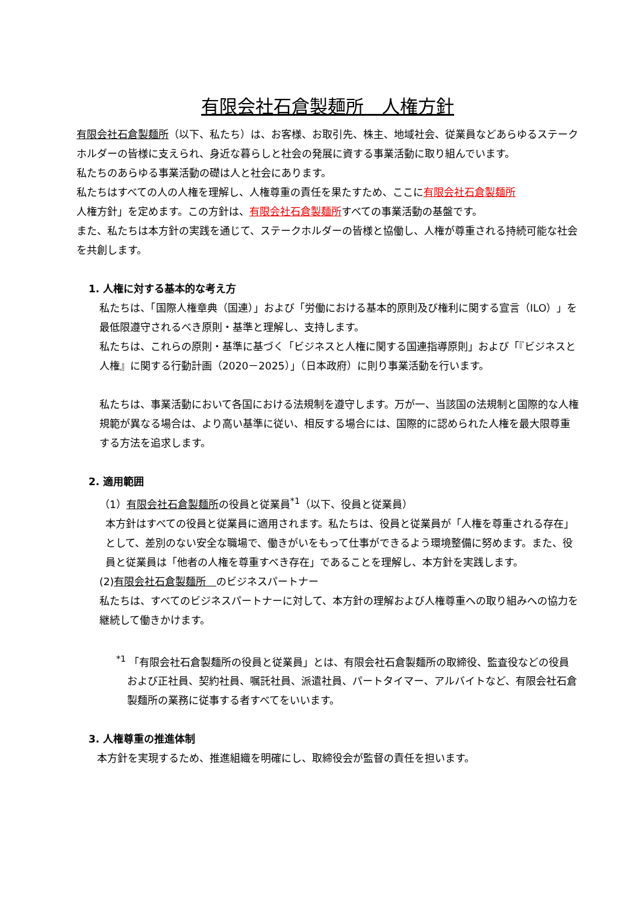有限会社石倉製麺所　人権方針
有限会社石倉製麺所（以下、私たち）は、お客様、お取引先、株主、地域社会、従業員などあらゆるステークホルダーの皆様に支えられ、身近な暮らしと社会の発展に資する事業活動に取り組んでいます。
私たちのあらゆる事業活動の礎は人と社会にあります。
私たちはすべての人の人権を理解し、人権尊重の責任を果たすため、ここに有限会社石倉製麺所
人権方針」を定めます。この方針は、有限会社石倉製麺所すべての事業活動の基盤です。
また、私たちは本方針の実践を通じて、ステークホルダーの皆様と協働し、人権が尊重される持続可能な社会を共創します。
1. 人権に対する基本的な考え方
私たちは、「国際人権章典（国連）」および「労働における基本的原則及び権利に関する宣言（ILO）」を最低限遵守されるべき原則・基準と理解し、支持します。
私たちは、これらの原則・基準に基づく「ビジネスと人権に関する国連指導原則」および「『ビジネスと人権』に関する行動計画（2020－2025）」（日本政府）に則り事業活動を行います。
私たちは、事業活動において各国における法規制を遵守します。万が一、当該国の法規制と国際的な人権規範が異なる場合は、より高い基準に従い、相反する場合には、国際的に認められた人権を最大限尊重する方法を追求します。
2. 適用範囲
（1）有限会社石倉製麺所の役員と従業員<sup>*1</sup>（以下、役員と従業員）
本方針はすべての役員と従業員に適用されます。私たちは、役員と従業員が「人権を尊重される存在」として、差別のない安全な職場で、働きがいをもって仕事ができるよう環境整備に努めます。また、役員と従業員は「他者の人権を尊重すべき存在」であることを理解し、本方針を実践します。
(2)有限会社石倉製麺所　のビジネスパートナー
私たちは、すべてのビジネスパートナーに対して、本方針の理解および人権尊重への取り組みへの協力を継続して働きかけます。
<sup>*1</sup> 「有限会社石倉製麺所の役員と従業員」とは、有限会社石倉製麺所の取締役、監査役などの役員および正社員、契約社員、嘱託社員、派遣社員、パートタイマー、アルバイトなど、有限会社石倉製麺所の業務に従事する者すべてをいいます。
3. 人権尊重の推進体制
本方針を実現するため、推進組織を明確にし、取締役会が監督の責任を担います。